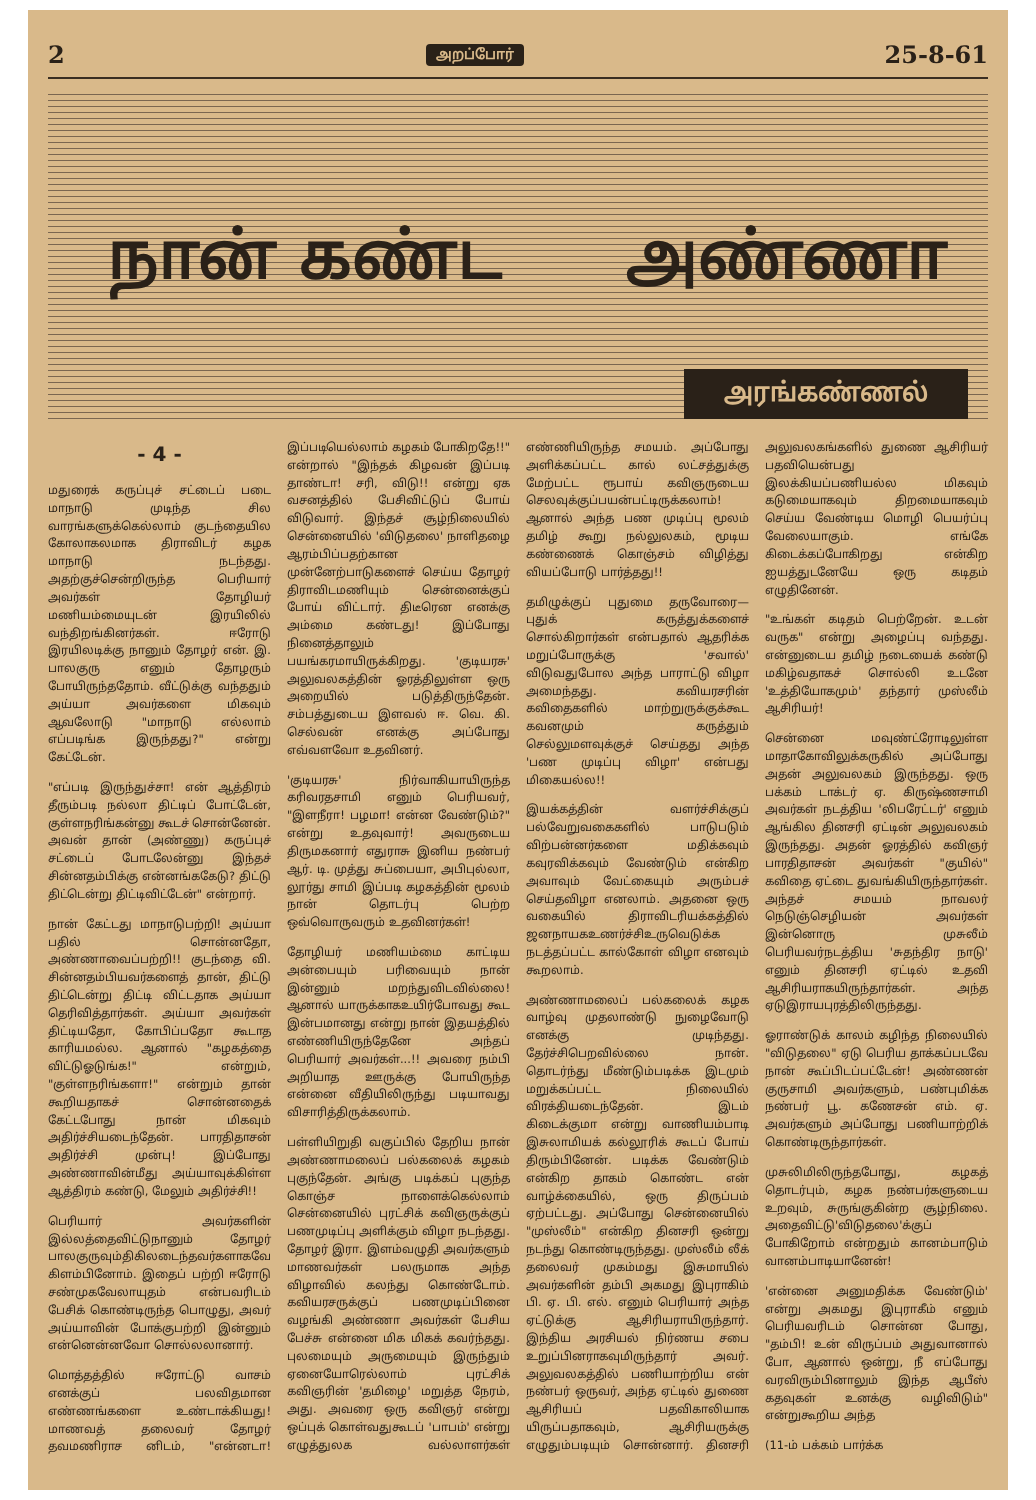2 அறப்போர் 25-8-61
நான் கண்ட அண்ணா
அரங்கண்ணல்
- 4 -
மதுரைக் கருப்புச் சட்டைப் படை மாநாடு முடிந்த சில வாரங்களுக்கெல்லாம் குடந்தையில கோலாகலமாக திராவிடர் கழக மாநாடு நடந்தது. அதற்குச்சென்றிருந்த பெரியார் அவர்கள் தோழியர் மணியம்மையுடன் இரயிலில் வந்திறங்கினர்கள். ஈரோடு இரயிலடிக்கு நானும் தோழர் என். இ. பாலகுரு எனும் தோழரும் போயிருந்ததோம். வீட்டுக்கு வந்ததும் அய்யா அவர்களை மிகவும் ஆவலோடு "மாநாடு எல்லாம் எப்படிங்க இருந்தது?" என்று கேட்டேன்.
"எப்படி இருந்துச்சா! என் ஆத்திரம் தீரும்படி நல்லா திட்டிப் போட்டேன், குள்ளநரிங்கன்னு கூடச் சொன்னேன். அவன் தான் (அண்ணு) கருப்புச் சட்டைப் போடலேன்னு இந்தச் சின்னதம்பிக்கு என்னங்ககேடு? திட்டு திட்டென்று திட்டிவிட்டேன்" என்றார்.
நான் கேட்டது மாநாடுபற்றி! அய்யா பதில் சொன்னதோ, அண்ணாவைப்பற்றி!! குடந்தை வி. சின்னதம்பியவர்களைத் தான், திட்டு திட்டென்று திட்டி விட்டதாக அய்யா தெரிவித்தார்கள். அய்யா அவர்கள் திட்டியதோ, கோபிப்பதோ கூடாத காரியமல்ல. ஆனால் "கழகத்தை விட்டுஓடுங்க!" என்றும், "குள்ளநரிங்களா!" என்றும் தான் கூறியதாகச் சொன்னதைக் கேட்டபோது நான் மிகவும் அதிர்ச்சியடைந்தேன். பாரதிதாசன் அதிர்ச்சி முன்பு! இப்போது அண்ணாவின்மீது அய்யாவுக்கிள்ள ஆத்திரம் கண்டு, மேலும் அதிர்ச்சி!!
பெரியார் அவர்களின் இல்லத்தைவிட்டுநானும் தோழர் பாலகுருவும்திகிலடைந்தவர்களாகவே கிளம்பினோம். இதைப் பற்றி ஈரோடு சண்முகவேலாயுதம் என்பவரிடம் பேசிக் கொண்டிருந்த பொழுது, அவர் அய்யாவின் போக்குபற்றி இன்னும் என்னென்னவோ சொல்லலானார்.
மொத்தத்தில் ஈரோட்டு வாசம் எனக்குப் பலவிதமான எண்ணங்களை உண்டாக்கியது! மாணவத் தலைவர் தோழர் தவமணிராச னிடம், "என்னடா! இப்படியெல்லாம் கழகம் போகிறதே!!" என்றால் "இந்தக் கிழவன் இப்படி தாண்டா! சரி, விடு!! என்று ஏக வசனத்தில் பேசிவிட்டுப் போய் விடுவார். இந்தச் சூழ்நிலையில் சென்னையில் 'விடுதலை' நாளிதழை ஆரம்பிப்பதற்கான முன்னேற்பாடுகளைச் செய்ய தோழர் திராவிடமணியும் சென்னைக்குப் போய் விட்டார். திடீரென எனக்கு அம்மை கண்டது! இப்போது நினைத்தாலும் பயங்கரமாயிருக்கிறது. 'குடியரசு' அலுவலகத்தின் ஓரத்திலுள்ள ஒரு அறையில் படுத்திருந்தேன். சம்பத்துடைய இளவல் ஈ. வெ. கி. செல்வன் எனக்கு அப்போது எவ்வளவோ உதவினர்.
'குடியரசு' நிர்வாகியாயிருந்த கரிவரதசாமி எனும் பெரியவர், "இளநீரா! பழமா! என்ன வேண்டும்?" என்று உதவுவார்! அவருடைய திருமகனார் எதுராசு இனிய நண்பர் ஆர். டி. முத்து சுப்பையா, அபிபுல்லா, லூர்து சாமி இப்படி கழகத்தின் மூலம் நான் தொடர்பு பெற்ற ஒவ்வொருவரும் உதவினர்கள்!
தோழியர் மணியம்மை காட்டிய அன்பையும் பரிவையும் நான் இன்னும் மறந்துவிடவில்லை! ஆனால் யாருக்காகஉயிர்போவது கூட இன்பமானது என்று நான் இதயத்தில் எண்ணியிருந்தேனே அந்தப் பெரியார் அவர்கள்...!! அவரை நம்பி அறியாத ஊருக்கு போயிருந்த என்னை வீதியிலிருந்து படியாவது விசாரித்திருக்கலாம்.
பள்ளியிறுதி வகுப்பில் தேறிய நான் அண்ணாமலைப் பல்கலைக் கழகம் புகுந்தேன். அங்கு படிக்கப் புகுந்த கொஞ்ச நாளைக்கெல்லாம் சென்னையில் புரட்சிக் கவிஞருக்குப் பணமுடிப்பு அளிக்கும் விழா நடந்தது. தோழர் இரா. இளம்வழுதி அவர்களும் மாணவர்கள் பலருமாக அந்த விழாவில் கலந்து கொண்டோம். கவியரசருக்குப் பணமுடிப்பினை வழங்கி அண்ணா அவர்கள் பேசிய பேச்சு என்னை மிக மிகக் கவர்ந்தது. புலமையும் அருமையும் இருந்தும் ஏனையோரெல்லாம் புரட்சிக் கவிஞரின் 'தமிழை' மறுத்த நேரம், அது. அவரை ஒரு கவிஞர் என்று ஒப்புக் கொள்வதுகூடப் 'பாபம்' என்று எழுத்துலக வல்லாளர்கள் எண்ணியிருந்த சமயம். அப்போது அளிக்கப்பட்ட கால் லட்சத்துக்கு மேற்பட்ட ரூபாய் கவிஞருடைய செலவுக்குப்பயன்பட்டிருக்கலாம்! ஆனால் அந்த பண முடிப்பு மூலம் தமிழ் கூறு நல்லுலகம், மூடிய கண்ணைக் கொஞ்சம் விழித்து வியப்போடு பார்த்தது!!
தமிழுக்குப் புதுமை தருவோரை—புதுக் கருத்துக்களைச் சொல்கிறார்கள் என்பதால் ஆதரிக்க மறுப்போருக்கு 'சவால்' விடுவதுபோல அந்த பாராட்டு விழா அமைந்தது. கவியரசரின் கவிதைகளில் மாற்றுருக்குக்கூட கவனமும் கருத்தும் செல்லுமளவுக்குச் செய்தது அந்த 'பண முடிப்பு விழா' என்பது மிகையல்ல!!
இயக்கத்தின் வளர்ச்சிக்குப் பல்வேறுவகைகளில் பாடுபடும் விற்பன்னர்களை மதிக்கவும் கவுரவிக்கவும் வேண்டும் என்கிற அவாவும் வேட்கையும் அரும்பச் செய்தவிழா எனலாம். அதனை ஒரு வகையில் திராவிடரியக்கத்தில் ஜனநாயகஉணர்ச்சிஉருவெடுக்க நடத்தப்பட்ட கால்கோள் விழா எனவும் கூறலாம்.
அண்ணாமலைப் பல்கலைக் கழக வாழ்வு முதலாண்டு நுழைவோடு எனக்கு முடிந்தது. தேர்ச்சிபெறவில்லை நான். தொடர்ந்து மீண்டும்படிக்க இடமும் மறுக்கப்பட்ட நிலையில் விரக்தியடைந்தேன். இடம் கிடைக்குமா என்று வாணியம்பாடி இசுலாமியக் கல்லூரிக் கூடப் போய் திரும்பினேன். படிக்க வேண்டும் என்கிற தாகம் கொண்ட என் வாழ்க்கையில், ஒரு திருப்பம் ஏற்பட்டது. அப்போது சென்னையில் "முஸ்லீம்" என்கிற தினசரி ஒன்று நடந்து கொண்டிருந்தது. முஸ்லீம் லீக் தலைவர் முகம்மது இசுமாயில் அவர்களின் தம்பி அகமது இபுராகிம் பி. ஏ. பி. எல். எனும் பெரியார் அந்த ஏட்டுக்கு ஆசிரியராயிருந்தார். இந்திய அரசியல் நிர்ணய சபை உறுப்பினராகவுமிருந்தார் அவர். அலுவலகத்தில் பணியாற்றிய என் நண்பர் ஒருவர், அந்த ஏட்டில் துணை ஆசிரியப் பதவிகாலியாக யிருப்பதாகவும், ஆசிரியருக்கு எழுதும்படியும் சொன்னார். தினசரி அலுவலகங்களில் துணை ஆசிரியர் பதவியென்பது இலக்கியப்பணியல்ல மிகவும் கடுமையாகவும் திறமையாகவும் செய்ய வேண்டிய மொழி பெயர்ப்பு வேலையாகும். எங்கே கிடைக்கப்போகிறது என்கிற ஐயத்துடனேயே ஒரு கடிதம் எழுதினேன்.
"உங்கள் கடிதம் பெற்றேன். உடன் வருக" என்று அழைப்பு வந்தது. என்னுடைய தமிழ் நடையைக் கண்டு மகிழ்வதாகச் சொல்லி உடனே 'உத்தியோகமும்' தந்தார் முஸ்லீம் ஆசிரியர்!
சென்னை மவுண்ட்ரோடிலுள்ள மாதாகோவிலுக்கருகில் அப்போது அதன் அலுவலகம் இருந்தது. ஒரு பக்கம் டாக்டர் ஏ. கிருஷ்ணசாமி அவர்கள் நடத்திய 'லிபரேட்டர்' எனும் ஆங்கில தினசரி ஏட்டின் அலுவலகம் இருந்தது. அதன் ஓரத்தில் கவிஞர் பாரதிதாசன் அவர்கள் "குயில்" கவிதை ஏட்டை துவங்கியிருந்தார்கள். அந்தச் சமயம் நாவலர் நெடுஞ்செழியன் அவர்கள் இன்னொரு முசுலீம் பெரியவர்நடத்திய 'சுதந்திர நாடு' எனும் தினசரி ஏட்டில் உதவி ஆசிரியராகயிருந்தார்கள். அந்த ஏடுஇராயபுரத்திலிருந்தது.
ஓராண்டுக் காலம் கழிந்த நிலையில் "விடுதலை" ஏடு பெரிய தாக்கப்படவே நான் கூப்பிடப்பட்டேன்! அண்ணன் குருசாமி அவர்களும், பண்புமிக்க நண்பர் பூ. கணேசன் எம். ஏ. அவர்களும் அப்போது பணியாற்றிக் கொண்டிருந்தார்கள்.
முசுலிமிலிருந்தபோது, கழகத் தொடர்பும், கழக நண்பர்களுடைய உறவும், சுருங்குகின்ற சூழ்நிலை. அதைவிட்டு'விடுதலை'க்குப் போகிறோம் என்றதும் கானம்பாடும் வானம்பாடியானேன்!
'என்னை அனுமதிக்க வேண்டும்' என்று அகமது இபுராகீம் எனும் பெரியவரிடம் சொன்ன போது, "தம்பி! உன் விருப்பம் அதுவானால் போ, ஆனால் ஒன்று, நீ எப்போது வரவிரும்பினாலும் இந்த ஆபீஸ் கதவுகள் உனக்கு வழிவிடும்" என்றுகூறிய அந்த
(11-ம் பக்கம் பார்க்க